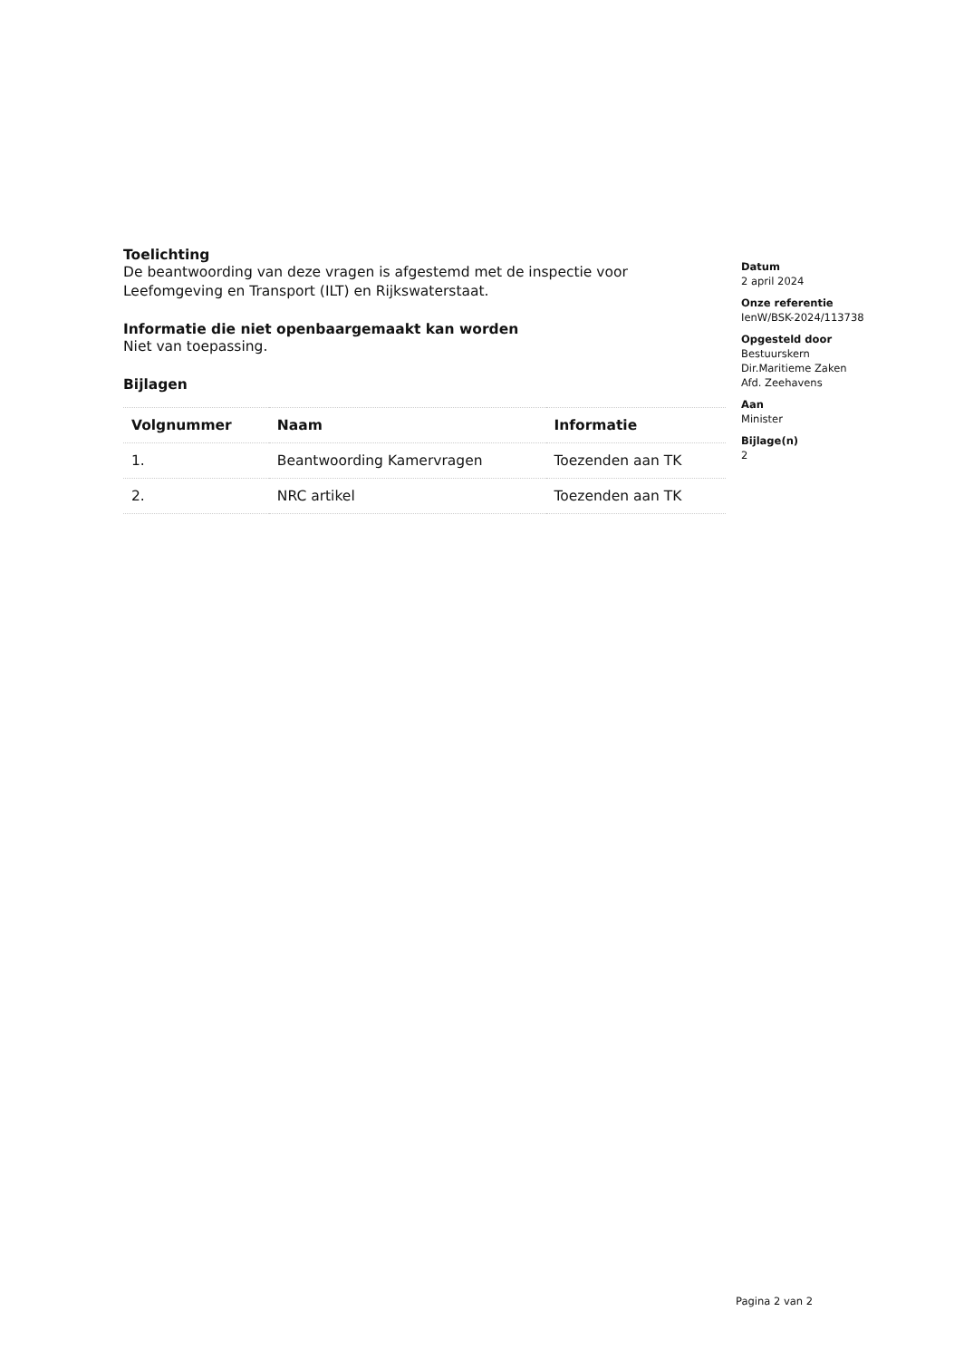Toelichting
De beantwoording van deze vragen is afgestemd met de inspectie voor Leefomgeving en Transport (ILT) en Rijkswaterstaat.
Informatie die niet openbaargemaakt kan worden
Niet van toepassing.
Bijlagen
| Volgnummer | Naam | Informatie |
| --- | --- | --- |
| 1. | Beantwoording Kamervragen | Toezenden aan TK |
| 2. | NRC artikel | Toezenden aan TK |
Datum
2 april 2024
Onze referentie
IenW/BSK-2024/113738
Opgesteld door
Bestuurskern
Dir.Maritieme Zaken
Afd. Zeehavens
Aan
Minister
Bijlage(n)
2
Pagina 2 van 2